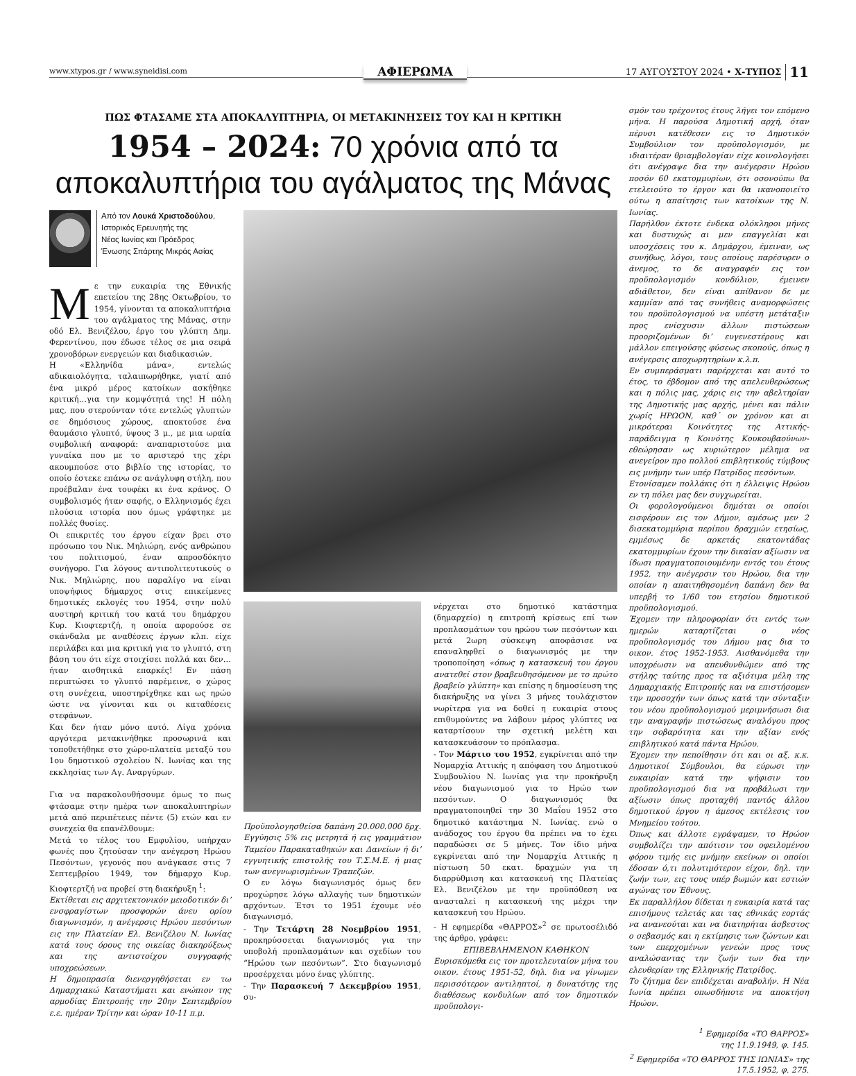www.xtypos.gr / www.syneidisi.com
ΑΦΙΕΡΩΜΑ
17 ΑΥΓΟΥΣΤΟΥ 2024 • Χ-ΤΥΠΟΣ
11
ΠΩΣ ΦΤΑΣΑΜΕ ΣΤΑ ΑΠΟΚΑΛΥΠΤΗΡΙΑ, ΟΙ ΜΕΤΑΚΙΝΗΣΕΙΣ ΤΟΥ ΚΑΙ Η ΚΡΙΤΙΚΗ
1954 – 2024: 70 χρόνια από τα
αποκαλυπτήρια του αγάλματος της Μάνας
Από τον Λουκά Χριστοδούλου,
Ιστορικός Ερευνητής της
Νέας Ιωνίας και Πρόεδρος
Ένωσης Σπάρτης Μικράς Ασίας
Με την ευκαιρία της Εθνικής επετείου της 28ης Οκτωβρίου, το 1954, γίνονται τα αποκαλυπτήρια του αγάλματος της Μάνας, στην οδό Ελ. Βενιζέλου, έργο του γλύπτη Δημ. Φερεντίνου, που έδωσε τέλος σε μια σειρά χρονοβόρων ενεργειών και διαδικασιών.
Η «Ελληνίδα μάνα», εντελώς αδικαιολόγητα, ταλαιπωρήθηκε, γιατί από ένα μικρό μέρος κατοίκων ασκήθηκε κριτική…για την κομψότητά της! Η πόλη μας, που στερούνταν τότε εντελώς γλυπτών σε δημόσιους χώρους, αποκτούσε ένα θαυμάσιο γλυπτό, ύψους 3 μ., με μια ωραία συμβολική αναφορά: αναπαριστούσε μια γυναίκα που με το αριστερό της χέρι ακουμπούσε στο βιβλίο της ιστορίας, το οποίο έστεκε επάνω σε ανάγλυφη στήλη, που προέβαλαν ένα τουφέκι κι ένα κράνος. Ο συμβολισμός ήταν σαφής, ο Ελληνισμός έχει πλούσια ιστορία που όμως γράφτηκε με πολλές θυσίες.
Οι επικριτές του έργου είχαν βρει στο πρόσωπο του Νικ. Μηλιώρη, ενός ανθρώπου του πολιτισμού, έναν απροσδόκητο συνήγορο. Για λόγους αντιπολιτευτικούς ο Νικ. Μηλιώρης, που παραλίγο να είναι υποψήφιος δήμαρχος στις επικείμενες δημοτικές εκλογές του 1954, στην πολύ αυστηρή κριτική του κατά του δημάρχου Κυρ. Κιοφτερτζή, η οποία αφορούσε σε σκάνδαλα με αναθέσεις έργων κλπ. είχε περιλάβει και μια κριτική για το γλυπτό, στη βάση του ότι είχε στοιχίσει πολλά και δεν…ήταν αισθητικά επαρκές! Εν πάση περιπτώσει το γλυπτό παρέμεινε, ο χώρος στη συνέχεια, υποστηρίχθηκε και ως ηρώο ώστε να γίνονται και οι καταθέσεις στεφάνων.
Και δεν ήταν μόνο αυτό. Λίγα χρόνια αργότερα μετακινήθηκε προσωρινά και τοποθετήθηκε στο χώρο-πλατεία μεταξύ του 1ου δημοτικού σχολείου Ν. Ιωνίας και της εκκλησίας των Αγ. Αναργύρων.
Για να παρακολουθήσουμε όμως το πως φτάσαμε στην ημέρα των αποκαλυπτηρίων μετά από περιπέτειες πέντε (5) ετών και εν συνεχεία θα επανέλθουμε:
Μετά το τέλος του Εμφυλίου, υπήρχαν φωνές που ζητούσαν την ανέγερση Ηρώου Πεσόντων, γεγονός που ανάγκασε στις 7 Σεπτεμβρίου 1949, τον δήμαρχο Κυρ. Κιοφτερτζή να προβεί στη διακήρυξη <sup>1</sup>:
Εκτίθεται εις αρχιτεκτονικόν μειοδοτικόν δι’ ενσφραγίστων προσφορών άνευ ορίου διαγωνισμόν, η ανέγερσις Ηρώου πεσόντων εις την Πλατείαν Ελ. Βενιζέλου Ν. Ιωνίας κατά τους όρους της οικείας διακηρύξεως και της αντιστοίχου συγγραφής υποχρεώσεων.
Η δημοπρασία διενεργηθήσεται εν τω Δημαρχιακώ Καταστήματι και ενώπιον της αρμοδίας Επιτροπής την 20ην Σεπτεμβρίου ε.ε. ημέραν Τρίτην και ώραν 10-11 π.μ.
Προϋπολογησθείσα δαπάνη 20.000.000 δρχ. Εγγύησις 5% εις μετρητά ή εις γραμμάτιον Ταμείου Παρακαταθηκών και Δανείων ή δι’ εγγυητικής επιστολής του Τ.Σ.Μ.Ε. ή μιας των ανεγνωρισμένων Τραπεζών.
Ο εν λόγω διαγωνισμός όμως δεν προχώρησε λόγω αλλαγής των δημοτικών αρχόντων. Έτσι το 1951 έχουμε νέο διαγωνισμό.
- Την Τετάρτη 28 Νοεμβρίου 1951, προκηρύσσεται διαγωνισμός για την υποβολή προπλασμάτων και σχεδίων του “Ηρώου των πεσόντων”. Στο διαγωνισμό προσέρχεται μόνο ένας γλύπτης.
- Την Παρασκευή 7 Δεκεμβρίου 1951, συ-
νέρχεται στο δημοτικό κατάστημα (δημαρχείο) η επιτροπή κρίσεως επί των προπλασμάτων του ηρώου των πεσόντων και μετά 2ωρη σύσκεψη αποφάσισε να επαναληφθεί ο διαγωνισμός με την τροποποίηση «όπως η κατασκευή του έργου ανατεθεί στον βραβευθησόμενον με το πρώτο βραβείο γλύπτη» και επίσης η δημοσίευση της διακήρυξης να γίνει 3 μήνες τουλάχιστον νωρίτερα για να δοθεί η ευκαιρία στους επιθυμούντες να λάβουν μέρος γλύπτες να καταρτίσουν την σχετική μελέτη και κατασκευάσουν το πρόπλασμα.
- Τον Μάρτιο του 1952, εγκρίνεται από την Νομαρχία Αττικής η απόφαση του Δημοτικού Συμβουλίου Ν. Ιωνίας για την προκήρυξη νέου διαγωνισμού για το Ηρώο των πεσόντων. Ο διαγωνισμός θα πραγματοποιηθεί την 30 Μαΐου 1952 στο δημοτικό κατάστημα Ν. Ιωνίας. ενώ ο ανάδοχος του έργου θα πρέπει να το έχει παραδώσει σε 5 μήνες. Τον ίδιο μήνα εγκρίνεται από την Νομαρχία Αττικής η πίστωση 50 εκατ. δραχμών για τη διαρρύθμιση και κατασκευή της Πλατείας Ελ. Βενιζέλου με την προϋπόθεση να ανασταλεί η κατασκευή της μέχρι την κατασκευή του Ηρώου.
- Η εφημερίδα «ΘΑΡΡΟΣ»<sup>2</sup> σε πρωτοσέλιδό της άρθρο, γράφει:
ΕΠΙΒΕΒΛΗΜΕΝΟΝ ΚΑΘΗΚΟΝ
Ευρισκόμεθα εις τον προτελευταίον μήνα του οικον. έτους 1951-52, δηλ. δια να γίνωμεν περισσότερον αντιληπτοί, η δυνατότης της διαθέσεως κονδυλίων από τον δημοτικόν προϋπολογι-
σμόν του τρέχοντος έτους λήγει τον επόμενο μήνα. Η παρούσα Δημοτική αρχή, όταν πέρυσι κατέθεσεν εις το Δημοτικόν Συμβούλιον τον προϋπολογισμόν, με ιδιαιτέραν θριαμβολογίαν είχε κοινολογήσει ότι ανέγραψε δια την ανέγερσιν Ηρώου ποσόν 60 εκατομμυρίων, ότι οσονούπω θα ετελειούτο το έργον και θα ικανοποιείτο ούτω η απαίτησις των κατοίκων της Ν. Ιωνίας.
Παρήλθον έκτοτε ένδεκα ολόκληροι μήνες και δυστυχώς αι μεν επαγγελίαι και υποσχέσεις του κ. Δημάρχου, έμειναν, ως συνήθως, λόγοι, τους οποίους παρέσυρεν ο άνεμος, το δε αναγραφέν εις τον προϋπολογισμόν κονδύλιον, έμεινεν αδιάθετον, δεν είναι απίθανον δε με καμμίαν από τας συνήθεις αναμορφώσεις του προϋπολογισμού να υπέστη μετάταξιν προς ενίσχυσιν άλλων πιστώσεων προοριζομένων δι’ ευγενεστέρους και μάλλον επειγούσης φύσεως σκοπούς, όπως η ανέγερσις αποχωρητηρίων κ.λ.π.
Εν συμπεράσματι παρέρχεται και αυτό το έτος, το έβδομον από της απελευθερώσεως και η πόλις μας, χάρις εις την αβελτηρίαν της Δημοτικής μας αρχής, μένει και πάλιν χωρίς ΗΡΩΟΝ, καθ΄ ον χρόνον και αι μικρότεραι Κοινότητες της Αττικής-παράδειγμα η Κοινότης Κουκουβαούνων-εθεώρησαν ως κυριώτερον μέλημα να ανεγείρον προ πολλού επιβλητικούς τύμβους εις μνήμην των υπέρ Πατρίδος πεσόντων.
Ετονίσαμεν πολλάκις ότι η έλλειψις Ηρώου εν τη πόλει μας δεν συγχωρείται.
Οι φορολογούμενοι δημόται οι οποίοι εισφέρουν εις τον Δήμον, αμέσως μεν 2 δισεκατομμύρια περίπου δραχμών ετησίως, εμμέσως δε αρκετάς εκατοντάδας εκατομμυρίων έχουν την δικαίαν αξίωσιν να ίδωσι πραγματοποιουμένην εντός του έτους 1952, την ανέγερσιν του Ηρώου, δια την οποίαν η απαιτηθησομένη δαπάνη δεν θα υπερβή το 1/60 του ετησίου δημοτικού προϋπολογισμού.
Έχομεν την πληροφορίαν ότι εντός των ημερών καταρτίζεται ο νέος προϋπολογισμός του Δήμου μας δια το οικον. έτος 1952-1953. Αισθανόμεθα την υποχρέωσιν να απευθυνθώμεν από της στήλης ταύτης προς τα αξιότιμα μέλη της Δημαρχιακής Επιτροπής και να επιστήσομεν την προσοχήν των όπως κατά την σύνταξιν του νέου προϋπολογισμού μεριμνήσωσι δια την αναγραφήν πιστώσεως αναλόγου προς την σοβαρότητα και την αξίαν ενός επιβλητικού κατά πάντα Ηρώου.
Έχομεν την πεποίθησιν ότι και οι αξ. κ.κ. Δημοτικοί Σύμβουλοι, θα εύρωσι την ευκαιρίαν κατά την ψήφισιν του προϋπολογισμού δια να προβάλωσι την αξίωσιν όπως προταχθή παντός άλλου δημοτικού έργου η άμεσος εκτέλεσις του Μνημείου τούτου.
Όπως και άλλοτε εγράψαμεν, το Ηρώον συμβολίζει την απότισιν του οφειλομένου φόρου τιμής εις μνήμην εκείνων οι οποίοι έδοσαν ό,τι πολυτιμότερον είχον, δηλ. την ζωήν των, εις τους υπέρ βωμών και εστιών αγώνας του Έθνους.
Εκ παραλλήλου δίδεται η ευκαιρία κατά τας επισήμους τελετάς και τας εθνικάς εορτάς να ανανεούται και να διατηρήται άσβεστος ο σεβασμός και η εκτίμησις των ζώντων και των επερχομένων γενεών προς τους αναλώσαντας την ζωήν των δια την ελευθερίαν της Ελληνικής Πατρίδος.
Το ζήτημα δεν επιδέχεται αναβολήν. Η Νέα Ιωνία πρέπει οπωσδήποτε να αποκτήση Ηρώον.
<sup>1</sup> Εφημερίδα «ΤΟ ΘΑΡΡΟΣ»
της 11.9.1949, φ. 145.
<sup>2</sup> Εφημερίδα «ΤΟ ΘΑΡΡΟΣ ΤΗΣ ΙΩΝΙΑΣ» της
17.5.1952, φ. 275.